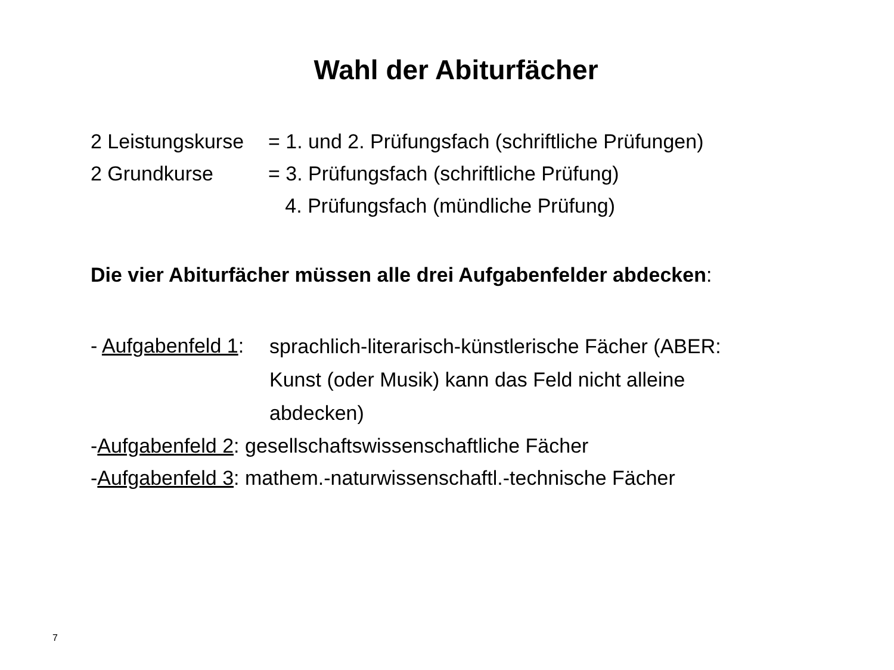Wahl der Abiturfächer
2 Leistungskurse
= 1. und 2. Prüfungsfach (schriftliche Prüfungen)
2 Grundkurse = 3. Prüfungsfach (schriftliche Prüfung)
4. Prüfungsfach (mündliche Prüfung)
Die vier Abiturfächer müssen alle drei Aufgabenfelder abdecken:
- Aufgabenfeld 1:
sprachlich-literarisch-künstlerische Fächer (ABER: Kunst (oder Musik) kann das Feld nicht alleine abdecken)
- Aufgabenfeld 2: gesellschaftswissenschaftliche Fächer
- Aufgabenfeld 3: mathem.-naturwissenschaftl.-technische Fächer
7